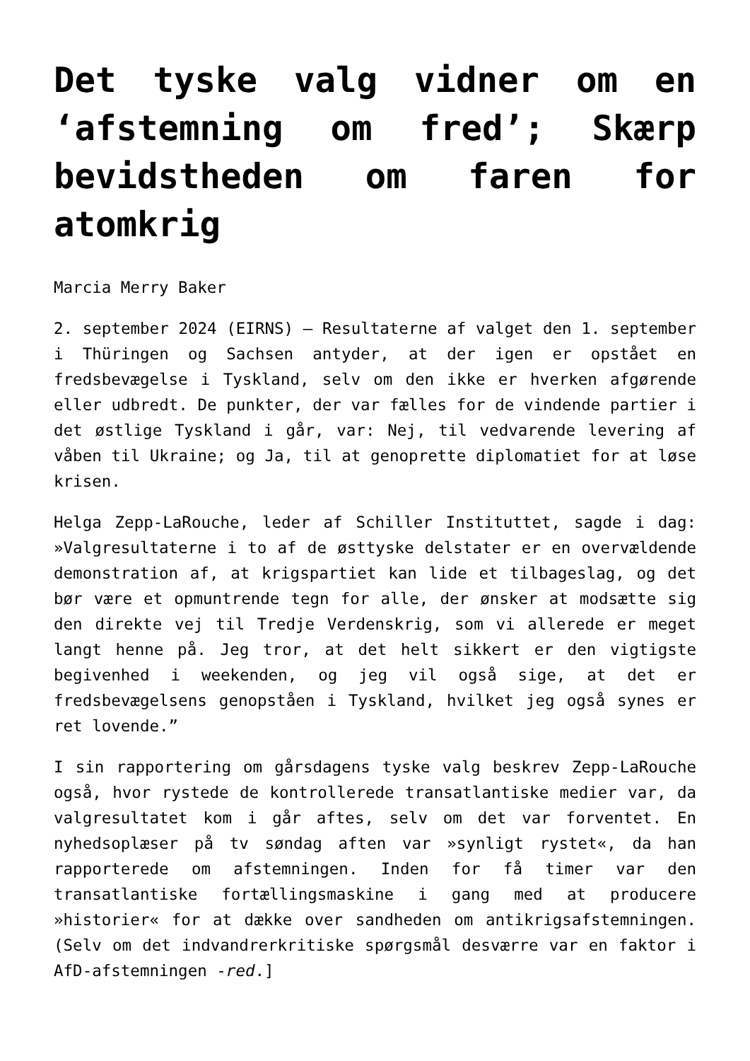Det tyske valg vidner om en ‘afstemning om fred’; Skærp bevidstheden om faren for atomkrig
Marcia Merry Baker
2. september 2024 (EIRNS) – Resultaterne af valget den 1. september i Thüringen og Sachsen antyder, at der igen er opstået en fredsbevægelse i Tyskland, selv om den ikke er hverken afgørende eller udbredt. De punkter, der var fælles for de vindende partier i det østlige Tyskland i går, var: Nej, til vedvarende levering af våben til Ukraine; og Ja, til at genoprette diplomatiet for at løse krisen.
Helga Zepp-LaRouche, leder af Schiller Instituttet, sagde i dag: »Valgresultaterne i to af de østtyske delstater er en overvældende demonstration af, at krigspartiet kan lide et tilbageslag, og det bør være et opmuntrende tegn for alle, der ønsker at modsætte sig den direkte vej til Tredje Verdenskrig, som vi allerede er meget langt henne på. Jeg tror, at det helt sikkert er den vigtigste begivenhed i weekenden, og jeg vil også sige, at det er fredsbevægelsens genopståen i Tyskland, hvilket jeg også synes er ret lovende.”
I sin rapportering om gårsdagens tyske valg beskrev Zepp-LaRouche også, hvor rystede de kontrollerede transatlantiske medier var, da valgresultatet kom i går aftes, selv om det var forventet. En nyhedsoplæser på tv søndag aften var »synligt rystet«, da han rapporterede om afstemningen. Inden for få timer var den transatlantiske fortællingsmaskine i gang med at producere »historier« for at dække over sandheden om antikrigsafstemningen. (Selv om det indvandrerkritiske spørgsmål desværre var en faktor i AfD-afstemningen -red.]